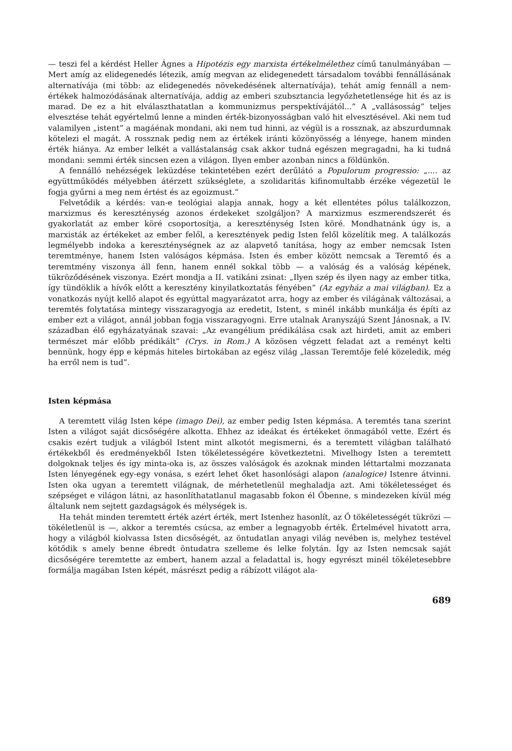— teszi fel a kérdést Heller Ágnes a Hipotézis egy marxista értékelmélethez című tanulmányában — Mert amíg az elidegenedés létezik, amíg megvan az elidegenedett társadalom további fennállásának alternatívája (mi több: az elidegenedés növekedésének alternatívája), tehát amíg fennáll a nem-értékek halmozódásának alternatívája, addig az emberi szubsztancia legyőzhetetlensége hit és az is marad. De ez a hit elválaszthatatlan a kommunizmus perspektívájától...” A „vallásosság” teljes elvesztése tehát egyértelmű lenne a minden érték-bizonyosságban való hit elvesztésével. Aki nem tud valamilyen „istent” a magáénak mondani, aki nem tud hinni, az végül is a rossznak, az abszurdumnak kötelezi el magát. A rossznak pedig nem az értékek iránti közönyösség a lényege, hanem minden érték hiánya. Az ember lelkét a vallástalanság csak akkor tudná egészen megragadni, ha ki tudná mondani: semmi érték sincsen ezen a világon. Ilyen ember azonban nincs a földünkön.
A fennálló nehézségek leküzdése tekintetében ezért derűlátó a Populorum progressio: „.... az együttműködés mélyebben átérzett szükséglete, a szolidaritás kifinomultabb érzéke végezetül le fogja gyűrni a meg nem értést és az egoizmust.”
Felvetődik a kérdés: van-e teológiai alapja annak, hogy a két ellentétes pólus találkozzon, marxizmus és kereszténység azonos érdekeket szolgáljon? A marxizmus eszmerendszerét és gyakorlatát az ember köré csoportosítja, a kereszténység Isten köré. Mondhatnánk úgy is, a marxisták az értékeket az ember felől, a keresztények pedig Isten felől közelítik meg. A találkozás legmélyebb indoka a kereszténységnek az az alapvető tanítása, hogy az ember nemcsak Isten teremtménye, hanem Isten valóságos képmása. Isten és ember között nemcsak a Teremtő és a teremtmény viszonya áll fenn, hanem ennél sokkal több — a valóság és a valóság képének, tükröződésének viszonya. Ezért mondja a II. vatikáni zsinat: „Ilyen szép és ilyen nagy az ember titka, így tündöklik a hívők előtt a keresztény kinyilatkoztatás fényében” (Az egyház a mai világban). Ez a vonatkozás nyújt kellő alapot és egyúttal magyarázatot arra, hogy az ember és világának változásai, a teremtés folytatása mintegy visszaragyogja az eredetit, Istent, s minél inkább munkálja és építi az ember ezt a világot, annál jobban fogja visszaragyogni. Erre utalnak Aranyszájú Szent Jánosnak, a IV. században élő egyházatyának szavai: „Az evangélium prédikálása csak azt hirdeti, amit az emberi természet már előbb prédikált” (Crys. in Rom.) A közösen végzett feladat azt a reményt kelti bennünk, hogy épp e képmás hiteles birtokában az egész világ „lassan Teremtője felé közeledik, még ha erről nem is tud”.
Isten képmása
A teremtett világ Isten képe (imago Dei), az ember pedig Isten képmása. A teremtés tana szerint Isten a világot saját dicsőségére alkotta. Ehhez az ideákat és értékeket önmagából vette. Ezért és csakis ezért tudjuk a világból Istent mint alkotót megismerni, és a teremtett világban található értékekből és eredményekből Isten tökéletességére következtetni. Mivelhogy Isten a teremtett dolgoknak teljes és így minta-oka is, az összes valóságok és azoknak minden léttartalmi mozzanata Isten lényegének egy-egy vonása, s ezért lehet őket hasonlósági alapon (analogice) Istenre átvinni. Isten oka ugyan a teremtett világnak, de mérhetetlenül meghaladja azt. Ami tökéletességet és szépséget e világon látni, az hasonlíthatatlanul magasabb fokon él Őbenne, s mindezeken kívül még általunk nem sejtett gazdagságok és mélységek is.
Ha tehát minden teremtett érték azért érték, mert Istenhez hasonlít, az Ő tökéletességét tükrözi — tökéletlenül is —, akkor a teremtés csúcsa, az ember a legnagyobb érték. Értelmével hivatott arra, hogy a világból kiolvassa Isten dicsőségét, az öntudatlan anyagi világ nevében is, melyhez testével kötődik s amely benne ébredt öntudatra szelleme és lelke folytán. Így az Isten nemcsak saját dicsőségére teremtette az embert, hanem azzal a feladattal is, hogy egyrészt minél tökéletesebbre formálja magában Isten képét, másrészt pedig a rábízott világot ala-
689